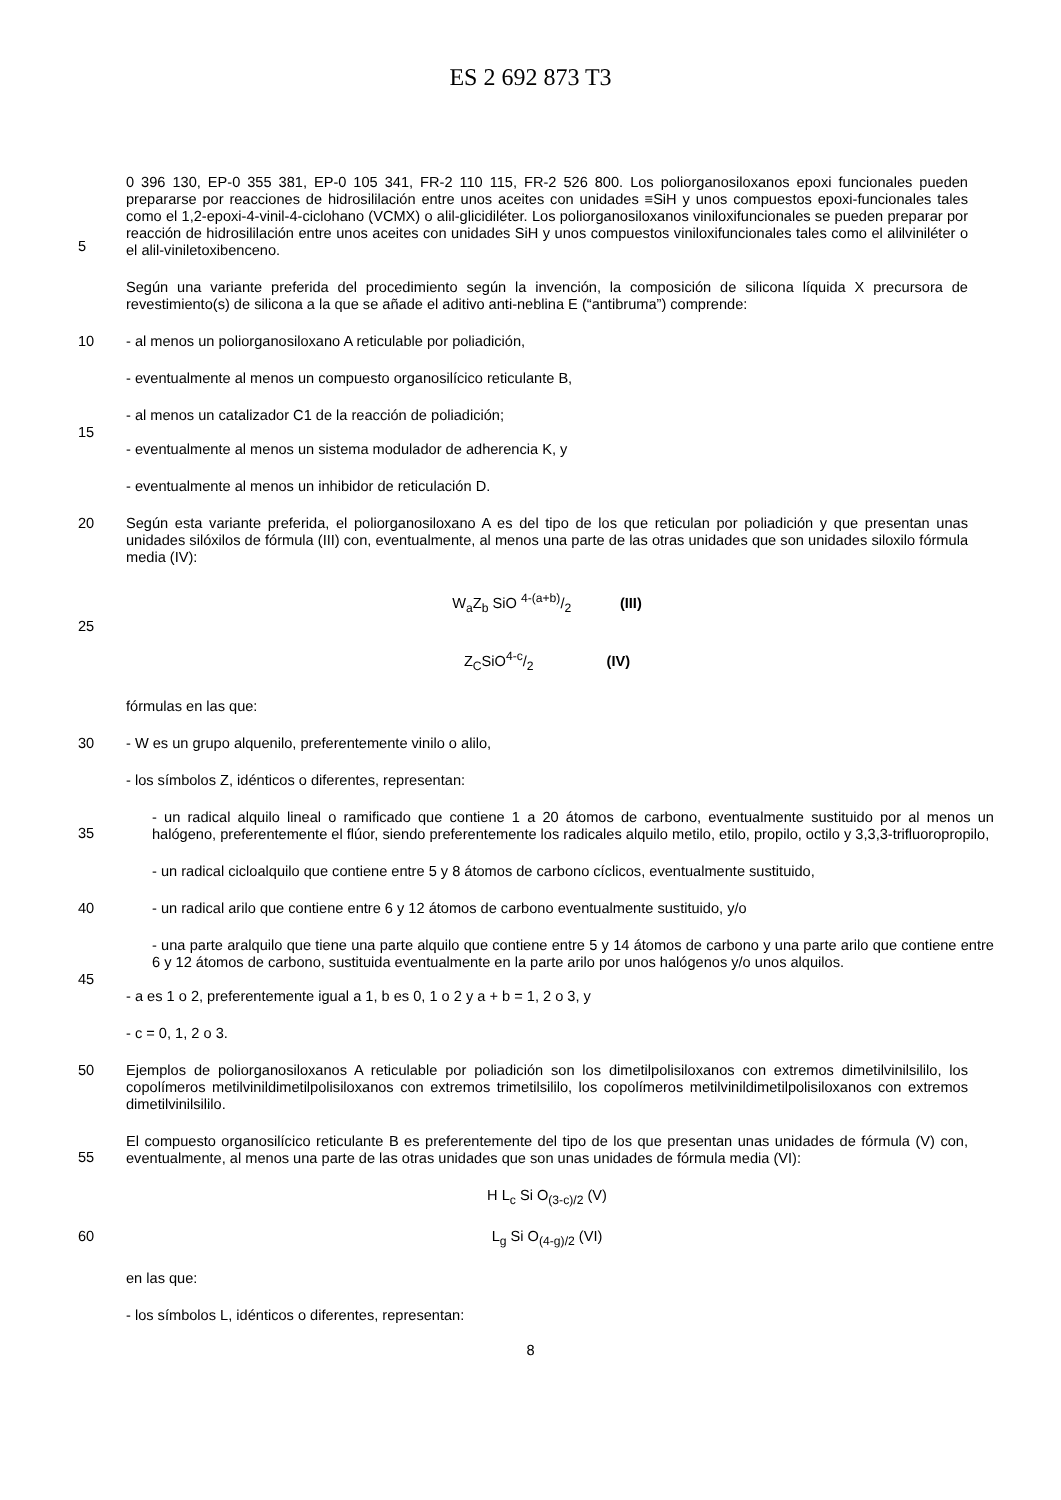ES 2 692 873 T3
5
0 396 130, EP-0 355 381, EP-0 105 341, FR-2 110 115, FR-2 526 800. Los poliorganosiloxanos epoxi funcionales pueden prepararse por reacciones de hidrosililación entre unos aceites con unidades ≡SiH y unos compuestos epoxi-funcionales tales como el 1,2-epoxi-4-vinil-4-ciclohano (VCMX) o alil-glicidiléter. Los poliorganosiloxanos viniloxifuncionales se pueden preparar por reacción de hidrosililación entre unos aceites con unidades SiH y unos compuestos viniloxifuncionales tales como el alilviniléter o el alil-viniletoxibenceno.
Según una variante preferida del procedimiento según la invención, la composición de silicona líquida X precursora de revestimiento(s) de silicona a la que se añade el aditivo anti-neblina E (“antibruma”) comprende:
10
- al menos un poliorganosiloxano A reticulable por poliadición,
- eventualmente al menos un compuesto organosilícico reticulante B,
- al menos un catalizador C1 de la reacción de poliadición;
15
- eventualmente al menos un sistema modulador de adherencia K, y
- eventualmente al menos un inhibidor de reticulación D.
20
Según esta variante preferida, el poliorganosiloxano A es del tipo de los que reticulan por poliadición y que presentan unas unidades silóxilos de fórmula (III) con, eventualmente, al menos una parte de las otras unidades que son unidades siloxilo fórmula media (IV):
25
W<sub>a</sub>Z<sub>b</sub> SiO 4-(a+b)/2 (III)
Z<sub>C</sub>SiO4-c/2 (IV)
fórmulas en las que:
30
- W es un grupo alquenilo, preferentemente vinilo o alilo,
- los símbolos Z, idénticos o diferentes, representan:
35
- un radical alquilo lineal o ramificado que contiene 1 a 20 átomos de carbono, eventualmente sustituido por al menos un halógeno, preferentemente el flúor, siendo preferentemente los radicales alquilo metilo, etilo, propilo, octilo y 3,3,3-trifluoropropilo,
- un radical cicloalquilo que contiene entre 5 y 8 átomos de carbono cíclicos, eventualmente sustituido,
40
- un radical arilo que contiene entre 6 y 12 átomos de carbono eventualmente sustituido, y/o
- una parte aralquilo que tiene una parte alquilo que contiene entre 5 y 14 átomos de carbono y una parte arilo que contiene entre 6 y 12 átomos de carbono, sustituida eventualmente en la parte arilo por unos halógenos y/o unos alquilos.
45
- a es 1 o 2, preferentemente igual a 1, b es 0, 1 o 2 y a + b = 1, 2 o 3, y
- c = 0, 1, 2 o 3.
50
Ejemplos de poliorganosiloxanos A reticulable por poliadición son los dimetilpolisiloxanos con extremos dimetilvinilsililo, los copolímeros metilvinildimetilpolisiloxanos con extremos trimetilsililo, los copolímeros metilvinildimetilpolisiloxanos con extremos dimetilvinilsililo.
55
El compuesto organosilícico reticulante B es preferentemente del tipo de los que presentan unas unidades de fórmula (V) con, eventualmente, al menos una parte de las otras unidades que son unas unidades de fórmula media (VI):
H L<sub>c</sub> Si O<sub>(3-c)/2</sub> (V)
60
L<sub>g</sub> Si O<sub>(4-g)/2</sub> (VI)
en las que:
- los símbolos L, idénticos o diferentes, representan:
8